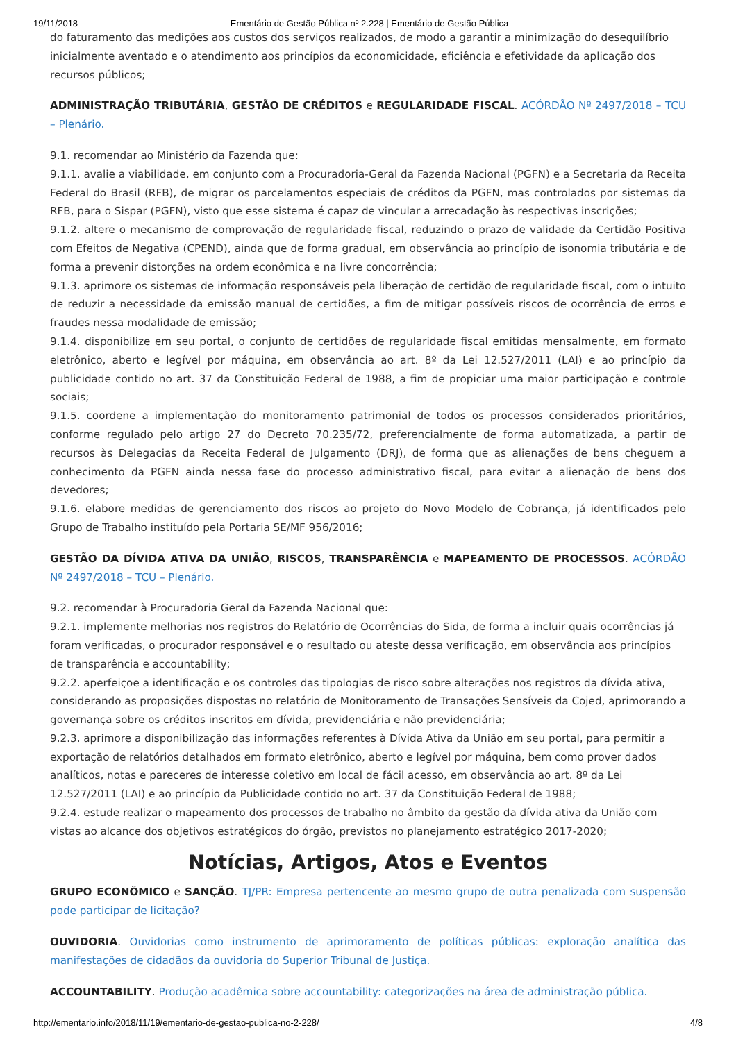19/11/2018 Ementário de Gestão Pública nº 2.228 | Ementário de Gestão Pública
do faturamento das medições aos custos dos serviços realizados, de modo a garantir a minimização do desequilíbrio inicialmente aventado e o atendimento aos princípios da economicidade, eficiência e efetividade da aplicação dos recursos públicos;
ADMINISTRAÇÃO TRIBUTÁRIA, GESTÃO DE CRÉDITOS e REGULARIDADE FISCAL. ACÓRDÃO Nº 2497/2018 – TCU – Plenário.
9.1. recomendar ao Ministério da Fazenda que:
9.1.1. avalie a viabilidade, em conjunto com a Procuradoria-Geral da Fazenda Nacional (PGFN) e a Secretaria da Receita Federal do Brasil (RFB), de migrar os parcelamentos especiais de créditos da PGFN, mas controlados por sistemas da RFB, para o Sispar (PGFN), visto que esse sistema é capaz de vincular a arrecadação às respectivas inscrições;
9.1.2. altere o mecanismo de comprovação de regularidade fiscal, reduzindo o prazo de validade da Certidão Positiva com Efeitos de Negativa (CPEND), ainda que de forma gradual, em observância ao princípio de isonomia tributária e de forma a prevenir distorções na ordem econômica e na livre concorrência;
9.1.3. aprimore os sistemas de informação responsáveis pela liberação de certidão de regularidade fiscal, com o intuito de reduzir a necessidade da emissão manual de certidões, a fim de mitigar possíveis riscos de ocorrência de erros e fraudes nessa modalidade de emissão;
9.1.4. disponibilize em seu portal, o conjunto de certidões de regularidade fiscal emitidas mensalmente, em formato eletrônico, aberto e legível por máquina, em observância ao art. 8º da Lei 12.527/2011 (LAI) e ao princípio da publicidade contido no art. 37 da Constituição Federal de 1988, a fim de propiciar uma maior participação e controle sociais;
9.1.5. coordene a implementação do monitoramento patrimonial de todos os processos considerados prioritários, conforme regulado pelo artigo 27 do Decreto 70.235/72, preferencialmente de forma automatizada, a partir de recursos às Delegacias da Receita Federal de Julgamento (DRJ), de forma que as alienações de bens cheguem a conhecimento da PGFN ainda nessa fase do processo administrativo fiscal, para evitar a alienação de bens dos devedores;
9.1.6. elabore medidas de gerenciamento dos riscos ao projeto do Novo Modelo de Cobrança, já identificados pelo Grupo de Trabalho instituído pela Portaria SE/MF 956/2016;
GESTÃO DA DÍVIDA ATIVA DA UNIÃO, RISCOS, TRANSPARÊNCIA e MAPEAMENTO DE PROCESSOS. ACÓRDÃO Nº 2497/2018 – TCU – Plenário.
9.2. recomendar à Procuradoria Geral da Fazenda Nacional que:
9.2.1. implemente melhorias nos registros do Relatório de Ocorrências do Sida, de forma a incluir quais ocorrências já foram verificadas, o procurador responsável e o resultado ou ateste dessa verificação, em observância aos princípios de transparência e accountability;
9.2.2. aperfeiçoe a identificação e os controles das tipologias de risco sobre alterações nos registros da dívida ativa, considerando as proposições dispostas no relatório de Monitoramento de Transações Sensíveis da Cojed, aprimorando a governança sobre os créditos inscritos em dívida, previdenciária e não previdenciária;
9.2.3. aprimore a disponibilização das informações referentes à Dívida Ativa da União em seu portal, para permitir a exportação de relatórios detalhados em formato eletrônico, aberto e legível por máquina, bem como prover dados analíticos, notas e pareceres de interesse coletivo em local de fácil acesso, em observância ao art. 8º da Lei 12.527/2011 (LAI) e ao princípio da Publicidade contido no art. 37 da Constituição Federal de 1988;
9.2.4. estude realizar o mapeamento dos processos de trabalho no âmbito da gestão da dívida ativa da União com vistas ao alcance dos objetivos estratégicos do órgão, previstos no planejamento estratégico 2017-2020;
Notícias, Artigos, Atos e Eventos
GRUPO ECONÔMICO e SANÇÃO. TJ/PR: Empresa pertencente ao mesmo grupo de outra penalizada com suspensão pode participar de licitação?
OUVIDORIA. Ouvidorias como instrumento de aprimoramento de políticas públicas: exploração analítica das manifestações de cidadãos da ouvidoria do Superior Tribunal de Justiça.
ACCOUNTABILITY. Produção acadêmica sobre accountability: categorizações na área de administração pública.
http://ementario.info/2018/11/19/ementario-de-gestao-publica-no-2-228/ 4/8